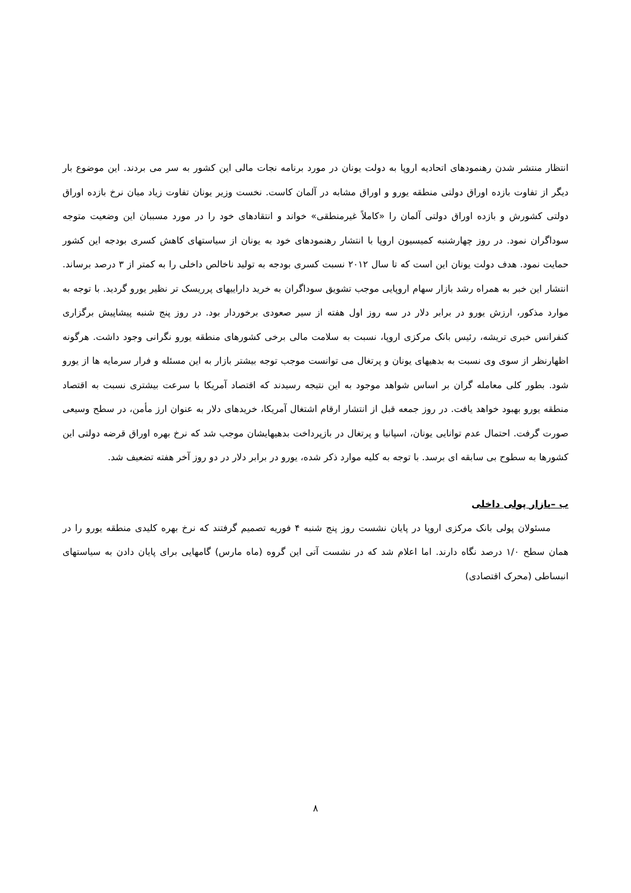انتظار منتشر شدن رهنمودهای اتحادیه اروپا به دولت یونان در مورد برنامه نجات مالی این کشور به سر می بردند. این موضوع بار دیگر از تفاوت بازده اوراق دولتی منطقه یورو و اوراق مشابه در آلمان کاست. نخست وزیر یونان تفاوت زیاد میان نرخ بازده اوراق دولتی کشورش و بازده اوراق دولتی آلمان را «کاملاً غیرمنطقی» خواند و انتقادهای خود را در مورد مسببان این وضعیت متوجه سوداگران نمود. در روز چهارشنبه کمیسیون اروپا با انتشار رهنمودهای خود به یونان از سیاستهای کاهش کسری بودجه این کشور حمایت نمود. هدف دولت یونان این است که تا سال ۲۰۱۲ نسبت کسری بودجه به تولید ناخالص داخلی را به کمتر از ۳ درصد برساند. انتشار این خبر به همراه رشد بازار سهام اروپایی موجب تشویق سوداگران به خرید داراییهای پرریسک تر نظیر یورو گردید. با توجه به موارد مذکور، ارزش یورو در برابر دلار در سه روز اول هفته از سیر صعودی برخوردار بود. در روز پنج شنبه پیشاپیش برگزاری کنفرانس خبری تریشه، رئیس بانک مرکزی اروپا، نسبت به سلامت مالی برخی کشورهای منطقه یورو نگرانی وجود داشت. هرگونه اظهارنظر از سوی وی نسبت به بدهیهای یونان و پرتغال می توانست موجب توجه بیشتر بازار به این مسئله و فرار سرمایه ها از یورو شود. بطور کلی معامله گران بر اساس شواهد موجود به این نتیجه رسیدند که اقتصاد آمریکا با سرعت بیشتری نسبت به اقتصاد منطقه یورو بهبود خواهد یافت. در روز جمعه قبل از انتشار ارقام اشتغال آمریکا، خریدهای دلار به عنوان ارز مأمن، در سطح وسیعی صورت گرفت. احتمال عدم توانایی یونان، اسپانیا و پرتغال در بازپرداخت بدهیهایشان موجب شد که نرخ بهره اوراق قرضه دولتی این کشورها به سطوح بی سابقه ای برسد. با توجه به کلیه موارد ذکر شده، یورو در برابر دلار در دو روز آخر هفته تضعیف شد.
ب –بازار پولی داخلی
مسئولان پولی بانک مرکزی اروپا در پایان نشست روز پنج شنبه ۴ فوریه تصمیم گرفتند که نرخ بهره کلیدی منطقه یورو را در همان سطح ۱/۰ درصد نگاه دارند. اما اعلام شد که در نشست آتی این گروه (ماه مارس) گامهایی برای پایان دادن به سیاستهای انبساطی (محرک اقتصادی)
۸